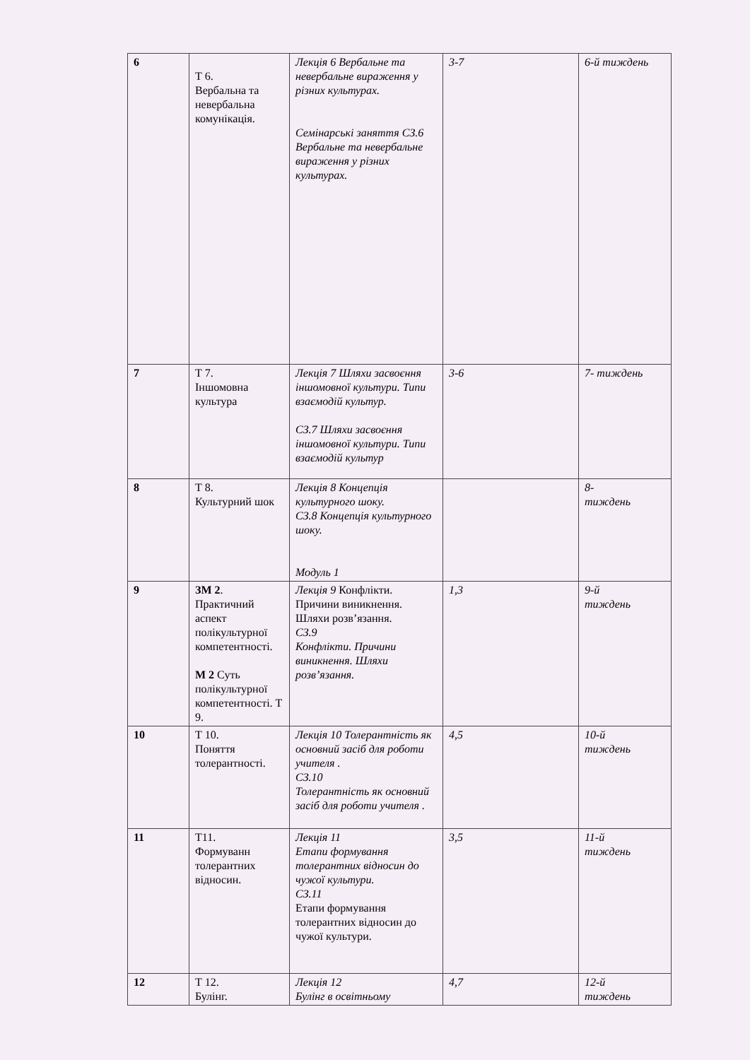| 6 | Т 6. Вербальна та невербальна комунікація. | Лекція 6 Вербальне та невербальне вираження у різних культурах. Семінарські заняття СЗ.6 Вербальне та невербальне вираження у різних культурах. | 3-7 | 6-й тиждень |
| 7 | Т 7. Іншомовна культура | Лекція 7 Шляхи засвоєння іншомовної культури. Типи взаємодій культур. СЗ.7 Шляхи засвоєння іншомовної культури. Типи взаємодій культур | 3-6 | 7- тиждень |
| 8 | Т 8. Культурний шок | Лекція 8 Концепція культурного шоку. СЗ.8 Концепція культурного шоку. Модуль 1 | | 8- тиждень |
| 9 | ЗМ 2 . Практичний аспект полікультурної компетентності. М 2 Суть полікультурної компетентності. Т 9. | Лекція 9 Конфлікти. Причини виникнення. Шляхи розв’язання. СЗ.9 Конфлікти. Причини виникнення. Шляхи розв’язання. | 1,3 | 9-й тиждень |
| 10 | Т 10. Поняття толерантності. | Лекція 10 Толерантність як основний засіб для роботи учителя . СЗ.10 Толерантність як основний засіб для роботи учителя . | 4,5 | 10-й тиждень |
| 11 | Т11. Формуванн толерантних відносин. | Лекція 11 Етапи формування толерантних відносин до чужої культури. СЗ.11 Етапи формування толерантних відносин до чужої культури. | 3,5 | 11-й тиждень |
| 12 | Т 12. Булінг. | Лекція 12 Булінг в освітньому | 4,7 | 12-й тиждень |